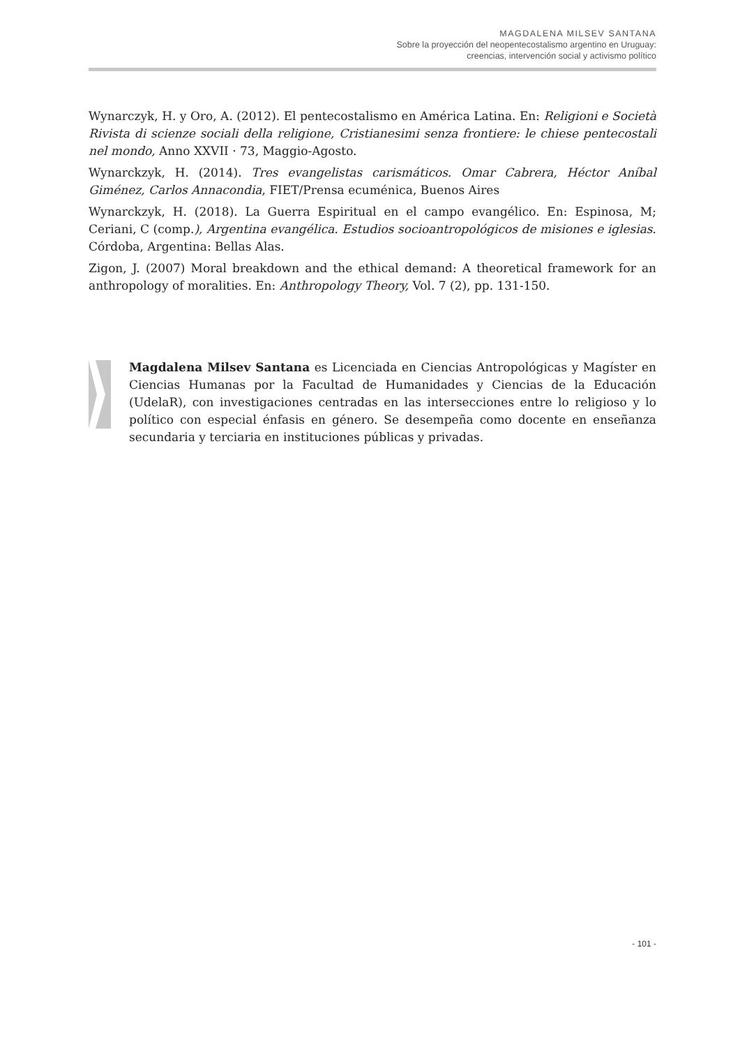MAGDALENA MILSEV SANTANA
Sobre la proyección del neopentecostalismo argentino en Uruguay:
creencias, intervención social y activismo político
Wynarczyk, H. y Oro, A. (2012). El pentecostalismo en América Latina. En: Religioni e Società Rivista di scienze sociali della religione, Cristianesimi senza frontiere: le chiese pentecostali nel mondo, Anno XXVII · 73, Maggio-Agosto.
Wynarckzyk, H. (2014). Tres evangelistas carismáticos. Omar Cabrera, Héctor Aníbal Giménez, Carlos Annacondia, FIET/Prensa ecuménica, Buenos Aires
Wynarckzyk, H. (2018). La Guerra Espiritual en el campo evangélico. En: Espinosa, M; Ceriani, C (comp.), Argentina evangélica. Estudios socioantropológicos de misiones e iglesias. Córdoba, Argentina: Bellas Alas.
Zigon, J. (2007) Moral breakdown and the ethical demand: A theoretical framework for an anthropology of moralities. En: Anthropology Theory, Vol. 7 (2), pp. 131-150.
Magdalena Milsev Santana es Licenciada en Ciencias Antropológicas y Magíster en Ciencias Humanas por la Facultad de Humanidades y Ciencias de la Educación (UdelaR), con investigaciones centradas en las intersecciones entre lo religioso y lo político con especial énfasis en género. Se desempeña como docente en enseñanza secundaria y terciaria en instituciones públicas y privadas.
- 101 -